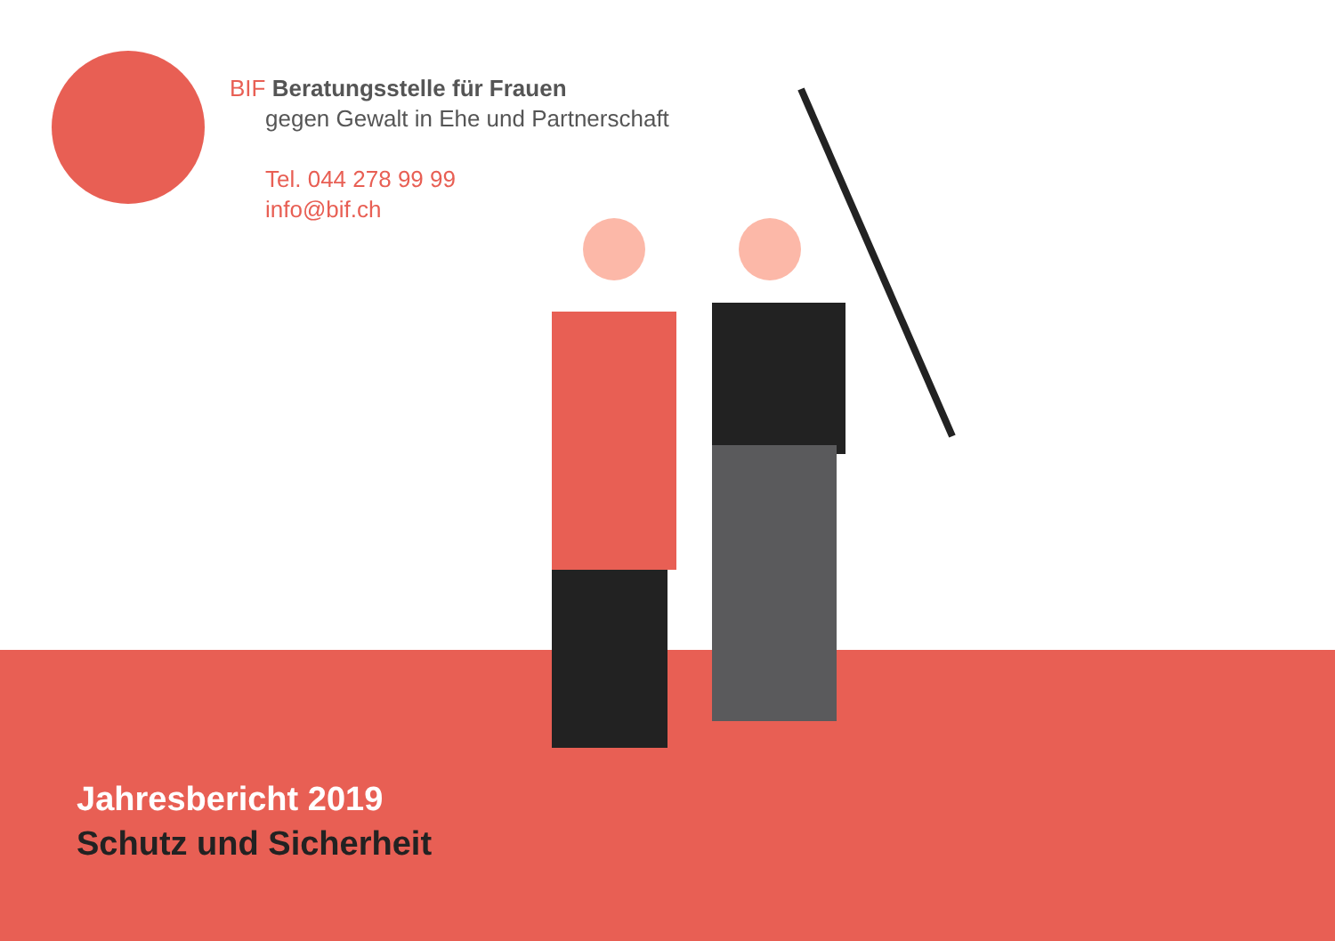BIF Beratungsstelle für Frauen
gegen Gewalt in Ehe und Partnerschaft
Tel. 044 278 99 99
info@bif.ch
Jahresbericht 2019
Schutz und Sicherheit